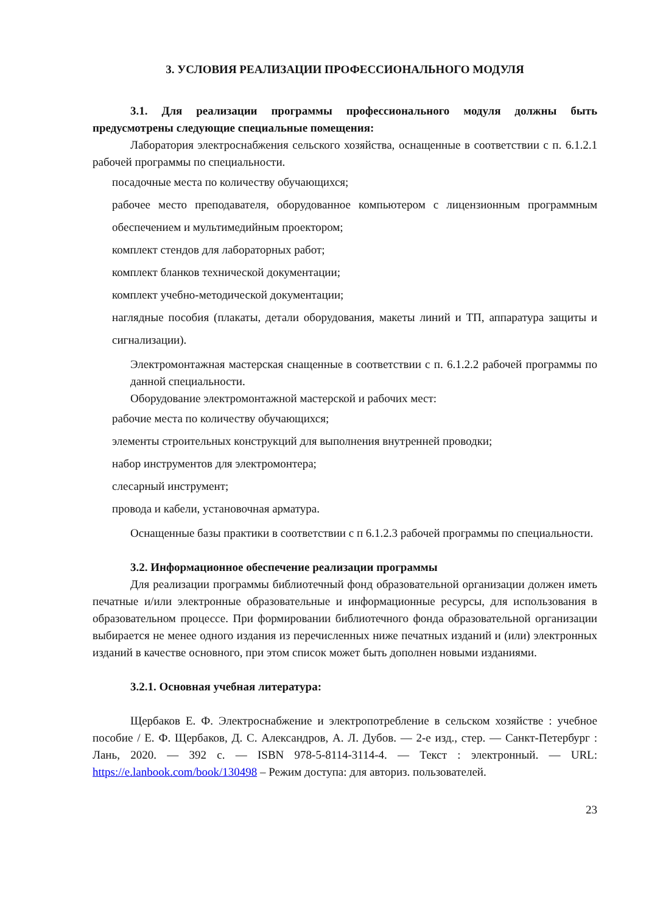3. УСЛОВИЯ РЕАЛИЗАЦИИ ПРОФЕССИОНАЛЬНОГО МОДУЛЯ
3.1. Для реализации программы профессионального модуля должны быть предусмотрены следующие специальные помещения:
Лаборатория электроснабжения сельского хозяйства, оснащенные в соответствии с п. 6.1.2.1 рабочей программы по специальности.
посадочные места по количеству обучающихся;
рабочее место преподавателя, оборудованное компьютером с лицензионным программным обеспечением и мультимедийным проектором;
комплект стендов для лабораторных работ;
комплект бланков технической документации;
комплект учебно-методической документации;
наглядные пособия (плакаты, детали оборудования, макеты линий и ТП, аппаратура защиты и сигнализации).
Электромонтажная мастерская снащенные в соответствии с п. 6.1.2.2 рабочей программы по данной специальности.
Оборудование электромонтажной мастерской и рабочих мест:
рабочие места по количеству обучающихся;
элементы строительных конструкций для выполнения внутренней проводки;
набор инструментов для электромонтера;
слесарный инструмент;
провода и кабели, установочная арматура.
Оснащенные базы практики в соответствии с п 6.1.2.3 рабочей программы по специальности.
3.2. Информационное обеспечение реализации программы
Для реализации программы библиотечный фонд образовательной организации должен иметь печатные и/или электронные образовательные и информационные ресурсы, для использования в образовательном процессе. При формировании библиотечного фонда образовательной организации выбирается не менее одного издания из перечисленных ниже печатных изданий и (или) электронных изданий в качестве основного, при этом список может быть дополнен новыми изданиями.
3.2.1. Основная учебная литература:
Щербаков Е. Ф. Электроснабжение и электропотребление в сельском хозяйстве : учебное пособие / Е. Ф. Щербаков, Д. С. Александров, А. Л. Дубов. — 2-е изд., стер. — Санкт-Петербург : Лань, 2020. — 392 с. — ISBN 978-5-8114-3114-4. — Текст : электронный. — URL: https://e.lanbook.com/book/130498 – Режим доступа: для авториз. пользователей.
23